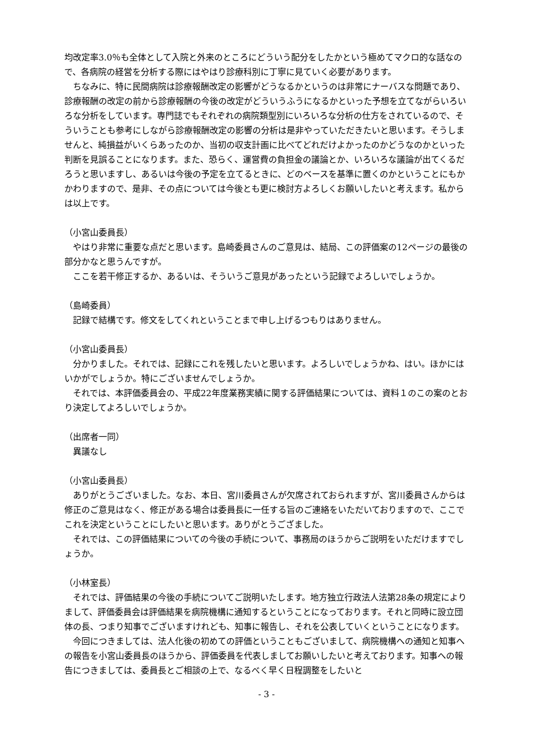均改定率3.0％も全体として入院と外来のところにどういう配分をしたかという極めてマクロ的な話なので、各病院の経営を分析する際にはやはり診療科別に丁寧に見ていく必要があります。
　ちなみに、特に民間病院は診療報酬改定の影響がどうなるかというのは非常にナーバスな問題であり、診療報酬の改定の前から診療報酬の今後の改定がどういうふうになるかといった予想を立てながらいろいろな分析をしています。専門誌でもそれぞれの病院類型別にいろいろな分析の仕方をされているので、そういうことも参考にしながら診療報酬改定の影響の分析は是非やっていただきたいと思います。そうしませんと、純損益がいくらあったのか、当初の収支計画に比べてどれだけよかったのかどうなのかといった判断を見誤ることになります。また、恐らく、運営費の負担金の議論とか、いろいろな議論が出てくるだろうと思いますし、あるいは今後の予定を立てるときに、どのベースを基準に置くのかということにもかかわりますので、是非、その点については今後とも更に検討方よろしくお願いしたいと考えます。私からは以上です。
（小宮山委員長）
　やはり非常に重要な点だと思います。島崎委員さんのご意見は、結局、この評価案の12ページの最後の部分かなと思うんですが。
　ここを若干修正するか、あるいは、そういうご意見があったという記録でよろしいでしょうか。
（島崎委員）
　記録で結構です。修文をしてくれということまで申し上げるつもりはありません。
（小宮山委員長）
　分かりました。それでは、記録にこれを残したいと思います。よろしいでしょうかね、はい。ほかにはいかがでしょうか。特にございませんでしょうか。
　それでは、本評価委員会の、平成22年度業務実績に関する評価結果については、資料１のこの案のとおり決定してよろしいでしょうか。
（出席者一同）
　異議なし
（小宮山委員長）
　ありがとうございました。なお、本日、宮川委員さんが欠席されておられますが、宮川委員さんからは修正のご意見はなく、修正がある場合は委員長に一任する旨のご連絡をいただいておりますので、ここでこれを決定ということにしたいと思います。ありがとうござました。
　それでは、この評価結果についての今後の手続について、事務局のほうからご説明をいただけますでしょうか。
（小林室長）
　それでは、評価結果の今後の手続についてご説明いたします。地方独立行政法人法第28条の規定によりまして、評価委員会は評価結果を病院機構に通知するということになっております。それと同時に設立団体の長、つまり知事でございますけれども、知事に報告し、それを公表していくということになります。
　今回につきましては、法人化後の初めての評価ということもございまして、病院機構への通知と知事への報告を小宮山委員長のほうから、評価委員を代表しましてお願いしたいと考えております。知事への報告につきましては、委員長とご相談の上で、なるべく早く日程調整をしたいと
- 3 -